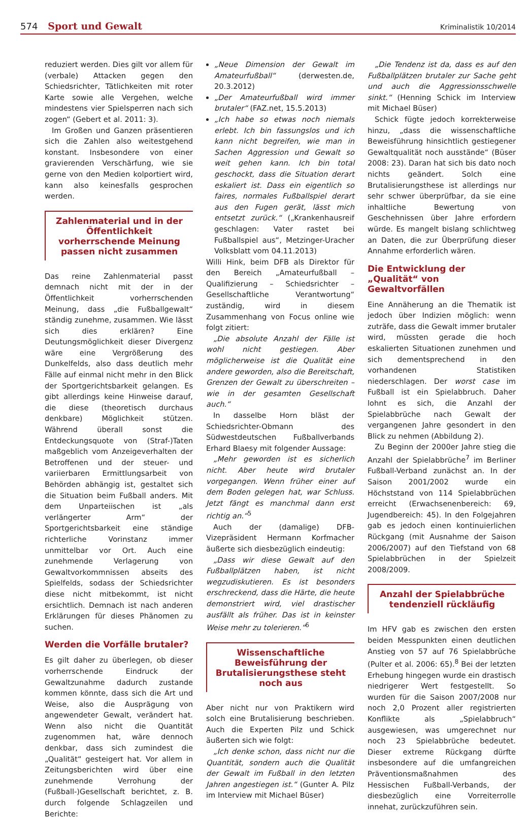574 Sport und Gewalt Kriminalistik 10/2014
reduziert werden. Dies gilt vor allem für (verbale) Attacken gegen den Schiedsrichter, Tätlichkeiten mit roter Karte sowie alle Vergehen, welche mindestens vier Spielsperren nach sich zogen“ (Gebert et al. 2011: 3).
Im Großen und Ganzen präsentieren sich die Zahlen also weitestgehend konstant. Insbesondere von einer gravierenden Verschärfung, wie sie gerne von den Medien kolportiert wird, kann also keinesfalls gesprochen werden.
Zahlenmaterial und in der Öffentlichkeit vorherrschende Meinung passen nicht zusammen
Das reine Zahlenmaterial passt demnach nicht mit der in der Öffentlichkeit vorherrschenden Meinung, dass „die Fußballgewalt“ ständig zunehme, zusammen. Wie lässt sich dies erklären? Eine Deutungsmöglichkeit dieser Divergenz wäre eine Vergrößerung des Dunkelfelds, also dass deutlich mehr Fälle auf einmal nicht mehr in den Blick der Sportgerichtsbarkeit gelangen. Es gibt allerdings keine Hinweise darauf, die diese (theoretisch durchaus denkbare) Möglichkeit stützen. Während überall sonst die Entdeckungsquote von (Straf-)Taten maßgeblich vom Anzeigeverhalten der Betroffenen und der steuer- und variierbaren Ermittlungsarbeit von Behörden abhängig ist, gestaltet sich die Situation beim Fußball anders. Mit dem Unparteiischen ist „als verlängerter Arm“ der Sportgerichtsbarkeit eine ständige richterliche Vorinstanz immer unmittelbar vor Ort. Auch eine zunehmende Verlagerung von Gewaltvorkommnissen abseits des Spielfelds, sodass der Schiedsrichter diese nicht mitbekommt, ist nicht ersichtlich. Demnach ist nach anderen Erklärungen für dieses Phänomen zu suchen.
Werden die Vorfälle brutaler?
Es gilt daher zu überlegen, ob dieser vorherrschende Eindruck der Gewaltzunahme dadurch zustande kommen könnte, dass sich die Art und Weise, also die Ausprägung von angewendeter Gewalt, verändert hat. Wenn also nicht die Quantität zugenommen hat, wäre dennoch denkbar, dass sich zumindest die „Qualität“ gesteigert hat. Vor allem in Zeitungsberichten wird über eine zunehmende Verrohung der (Fußball-)Gesellschaft berichtet, z. B. durch folgende Schlagzeilen und Berichte:
„Neue Dimension der Gewalt im Amateurfußball“ (derwesten.de, 20.3.2012)
„Der Amateurfußball wird immer brutaler“ (FAZ.net, 15.5.2013)
„Ich habe so etwas noch niemals erlebt. Ich bin fassungslos und ich kann nicht begreifen, wie man in Sachen Aggression und Gewalt so weit gehen kann. Ich bin total geschockt, dass die Situation derart eskaliert ist. Dass ein eigentlich so faires, normales Fußballspiel derart aus den Fugen gerät, lässt mich entsetzt zurück.“ („Krankenhausreif geschlagen: Vater rastet bei Fußballspiel aus“, Metzinger-Uracher Volksblatt vom 04.11.2013)
Willi Hink, beim DFB als Direktor für den Bereich „Amateurfußball – Qualifizierung – Schiedsrichter – Gesellschaftliche Verantwortung“ zuständig, wird in diesem Zusammenhang von Focus online wie folgt zitiert:
„Die absolute Anzahl der Fälle ist wohl nicht gestiegen. Aber möglicherweise ist die Qualität eine andere geworden, also die Bereitschaft, Grenzen der Gewalt zu überschreiten – wie in der gesamten Gesellschaft auch.“
In dasselbe Horn bläst der Schiedsrichter-Obmann des Südwestdeutschen Fußballverbands Erhard Blaesy mit folgender Aussage:
„Mehr geworden ist es sicherlich nicht. Aber heute wird brutaler vorgegangen. Wenn früher einer auf dem Boden gelegen hat, war Schluss. Jetzt fängt es manchmal dann erst richtig an.“<sup>5</sup>
Auch der (damalige) DFB-Vizepräsident Hermann Korfmacher äußerte sich diesbezüglich eindeutig:
„Dass wir diese Gewalt auf den Fußballplätzen haben, ist nicht wegzudiskutieren. Es ist besonders erschreckend, dass die Härte, die heute demonstriert wird, viel drastischer ausfällt als früher. Das ist in keinster Weise mehr zu tolerieren.“<sup>6</sup>
Wissenschaftliche Beweisführung der Brutalisierungsthese steht noch aus
Aber nicht nur von Praktikern wird solch eine Brutalisierung beschrieben. Auch die Experten Pilz und Schick äußerten sich wie folgt:
„Ich denke schon, dass nicht nur die Quantität, sondern auch die Qualität der Gewalt im Fußball in den letzten Jahren angestiegen ist.“ (Gunter A. Pilz im Interview mit Michael Büser)
„Die Tendenz ist da, dass es auf den Fußballplätzen brutaler zur Sache geht und auch die Aggressionsschwelle sinkt.“ (Henning Schick im Interview mit Michael Büser)
Schick fügte jedoch korrekterweise hinzu, „dass die wissenschaftliche Beweisführung hinsichtlich gestiegener Gewaltqualität noch ausstände“ (Büser 2008: 23). Daran hat sich bis dato noch nichts geändert. Solch eine Brutalisierungsthese ist allerdings nur sehr schwer überprüfbar, da sie eine inhaltliche Bewertung von Geschehnissen über Jahre erfordern würde. Es mangelt bislang schlichtweg an Daten, die zur Überprüfung dieser Annahme erforderlich wären.
Die Entwicklung der „Qualität“ von Gewaltvorfällen
Eine Annäherung an die Thematik ist jedoch über Indizien möglich: wenn zuträfe, dass die Gewalt immer brutaler wird, müssten gerade die hoch eskalierten Situationen zunehmen und sich dementsprechend in den vorhandenen Statistiken niederschlagen. Der worst case im Fußball ist ein Spielabbruch. Daher lohnt es sich, die Anzahl der Spielabbrüche nach Gewalt der vergangenen Jahre gesondert in den Blick zu nehmen (Abbildung 2).
Zu Beginn der 2000er Jahre stieg die Anzahl der Spielabbrüche<sup>7</sup> im Berliner Fußball-Verband zunächst an. In der Saison 2001/2002 wurde ein Höchststand von 114 Spielabbrüchen erreicht (Erwachsenenbereich: 69, Jugendbereich: 45). In den Folgejahren gab es jedoch einen kontinuierlichen Rückgang (mit Ausnahme der Saison 2006/2007) auf den Tiefstand von 68 Spielabbrüchen in der Spielzeit 2008/2009.
Anzahl der Spielabbrüche tendenziell rückläufig
Im HFV gab es zwischen den ersten beiden Messpunkten einen deutlichen Anstieg von 57 auf 76 Spielabbrüche (Pulter et al. 2006: 65).<sup>8</sup> Bei der letzten Erhebung hingegen wurde ein drastisch niedrigerer Wert festgestellt. So wurden für die Saison 2007/2008 nur noch 2,0 Prozent aller registrierten Konflikte als „Spielabbruch“ ausgewiesen, was umgerechnet nur noch 23 Spielabbrüche bedeutet. Dieser extreme Rückgang dürfte insbesondere auf die umfangreichen Präventionsmaßnahmen des Hessischen Fußball-Verbands, der diesbezüglich eine Vorreiterrolle innehat, zurückzuführen sein.